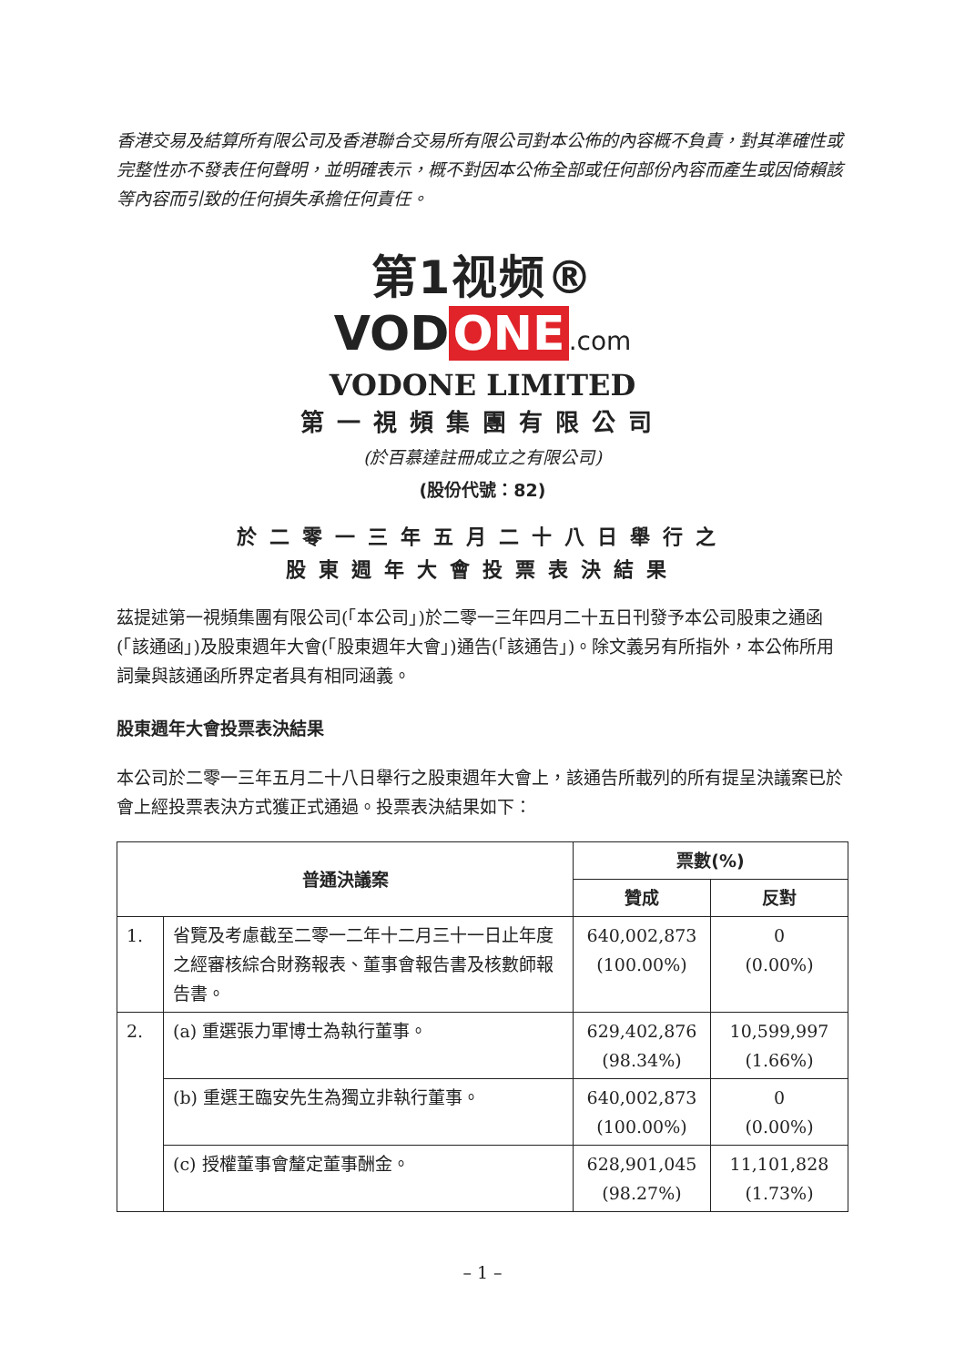香港交易及結算所有限公司及香港聯合交易所有限公司對本公佈的內容概不負責，對其準確性或完整性亦不發表任何聲明，並明確表示，概不對因本公佈全部或任何部份內容而產生或因倚賴該等內容而引致的任何損失承擔任何責任。
第1视频®
VOD ONE.com
VODONE LIMITED
第一視頻集團有限公司
(於百慕達註冊成立之有限公司)
(股份代號：82)
於二零一三年五月二十八日舉行之
股東週年大會投票表決結果
茲提述第一視頻集團有限公司(「本公司」)於二零一三年四月二十五日刊發予本公司股東之通函(「該通函」)及股東週年大會(「股東週年大會」)通告(「該通告」)。除文義另有所指外，本公佈所用詞彙與該通函所界定者具有相同涵義。
股東週年大會投票表決結果
本公司於二零一三年五月二十八日舉行之股東週年大會上，該通告所載列的所有提呈決議案已於會上經投票表決方式獲正式通過。投票表決結果如下：
| 普通決議案 | | 票數(%) | |
| --- | --- | --- | --- |
| | | 贊成 | 反對 |
| 1. | 省覽及考慮截至二零一二年十二月三十一日止年度之經審核綜合財務報表、董事會報告書及核數師報告書。 | 640,002,873 (100.00%) | 0 (0.00%) |
| 2. | (a) 重選張力軍博士為執行董事。 | 629,402,876 (98.34%) | 10,599,997 (1.66%) |
| | (b) 重選王臨安先生為獨立非執行董事。 | 640,002,873 (100.00%) | 0 (0.00%) |
| | (c) 授權董事會釐定董事酬金。 | 628,901,045 (98.27%) | 11,101,828 (1.73%) |
– 1 –